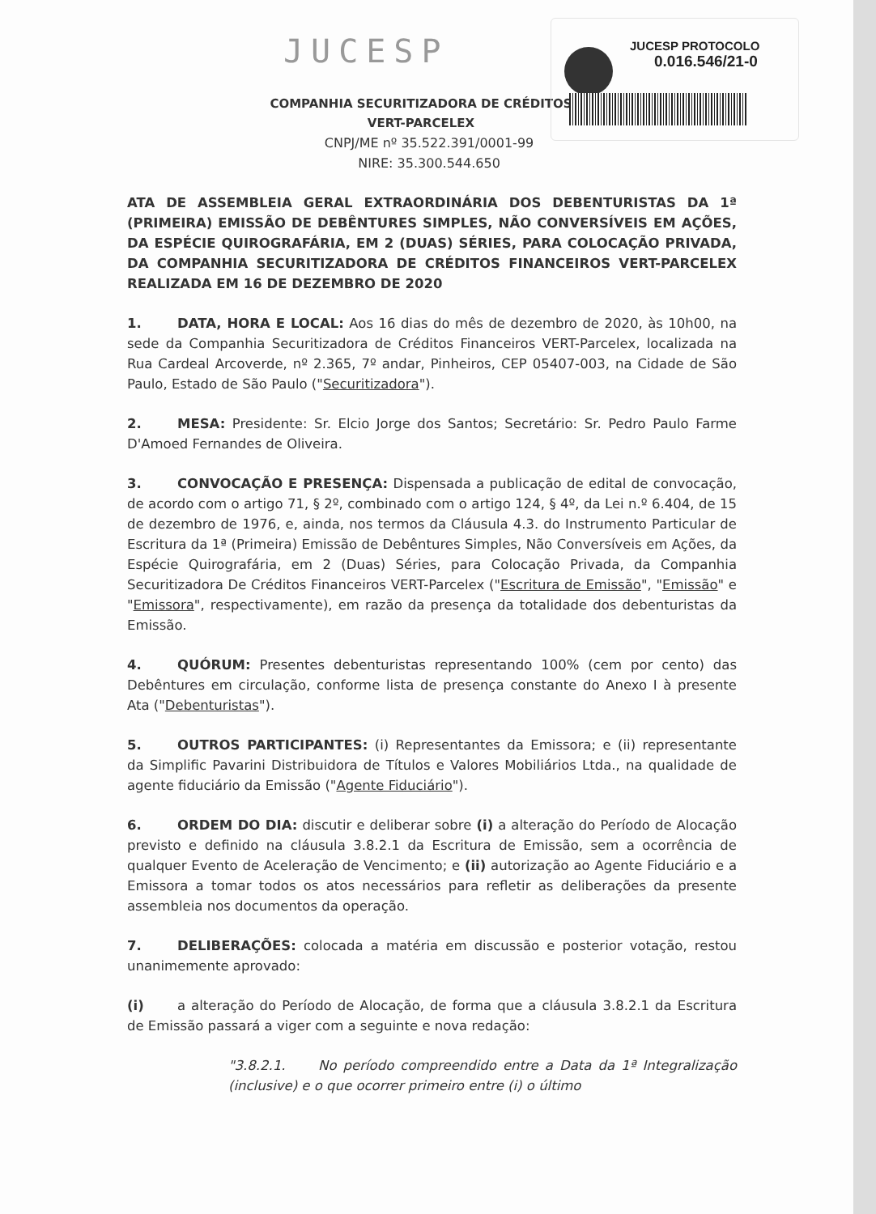JUCESP PROTOCOLO
0.016.546/21-0
JUCESP
COMPANHIA SECURITIZADORA DE CRÉDITOS
VERT-PARCELEX
CNPJ/ME nº 35.522.391/0001-99
NIRE: 35.300.544.650
ATA DE ASSEMBLEIA GERAL EXTRAORDINÁRIA DOS DEBENTURISTAS DA 1ª (PRIMEIRA) EMISSÃO DE DEBÊNTURES SIMPLES, NÃO CONVERSÍVEIS EM AÇÕES, DA ESPÉCIE QUIROGRAFÁRIA, EM 2 (DUAS) SÉRIES, PARA COLOCAÇÃO PRIVADA, DA COMPANHIA SECURITIZADORA DE CRÉDITOS FINANCEIROS VERT-PARCELEX REALIZADA EM 16 DE DEZEMBRO DE 2020
1. DATA, HORA E LOCAL: Aos 16 dias do mês de dezembro de 2020, às 10h00, na sede da Companhia Securitizadora de Créditos Financeiros VERT-Parcelex, localizada na Rua Cardeal Arcoverde, nº 2.365, 7º andar, Pinheiros, CEP 05407-003, na Cidade de São Paulo, Estado de São Paulo ("Securitizadora").
2. MESA: Presidente: Sr. Elcio Jorge dos Santos; Secretário: Sr. Pedro Paulo Farme D'Amoed Fernandes de Oliveira.
3. CONVOCAÇÃO E PRESENÇA: Dispensada a publicação de edital de convocação, de acordo com o artigo 71, § 2º, combinado com o artigo 124, § 4º, da Lei n.º 6.404, de 15 de dezembro de 1976, e, ainda, nos termos da Cláusula 4.3. do Instrumento Particular de Escritura da 1ª (Primeira) Emissão de Debêntures Simples, Não Conversíveis em Ações, da Espécie Quirografária, em 2 (Duas) Séries, para Colocação Privada, da Companhia Securitizadora De Créditos Financeiros VERT-Parcelex ("Escritura de Emissão", "Emissão" e "Emissora", respectivamente), em razão da presença da totalidade dos debenturistas da Emissão.
4. QUÓRUM: Presentes debenturistas representando 100% (cem por cento) das Debêntures em circulação, conforme lista de presença constante do Anexo I à presente Ata ("Debenturistas").
5. OUTROS PARTICIPANTES: (i) Representantes da Emissora; e (ii) representante da Simplific Pavarini Distribuidora de Títulos e Valores Mobiliários Ltda., na qualidade de agente fiduciário da Emissão ("Agente Fiduciário").
6. ORDEM DO DIA: discutir e deliberar sobre (i) a alteração do Período de Alocação previsto e definido na cláusula 3.8.2.1 da Escritura de Emissão, sem a ocorrência de qualquer Evento de Aceleração de Vencimento; e (ii) autorização ao Agente Fiduciário e a Emissora a tomar todos os atos necessários para refletir as deliberações da presente assembleia nos documentos da operação.
7. DELIBERAÇÕES: colocada a matéria em discussão e posterior votação, restou unanimemente aprovado:
(i) a alteração do Período de Alocação, de forma que a cláusula 3.8.2.1 da Escritura de Emissão passará a viger com a seguinte e nova redação:
"3.8.2.1. No período compreendido entre a Data da 1ª Integralização (inclusive) e o que ocorrer primeiro entre (i) o último